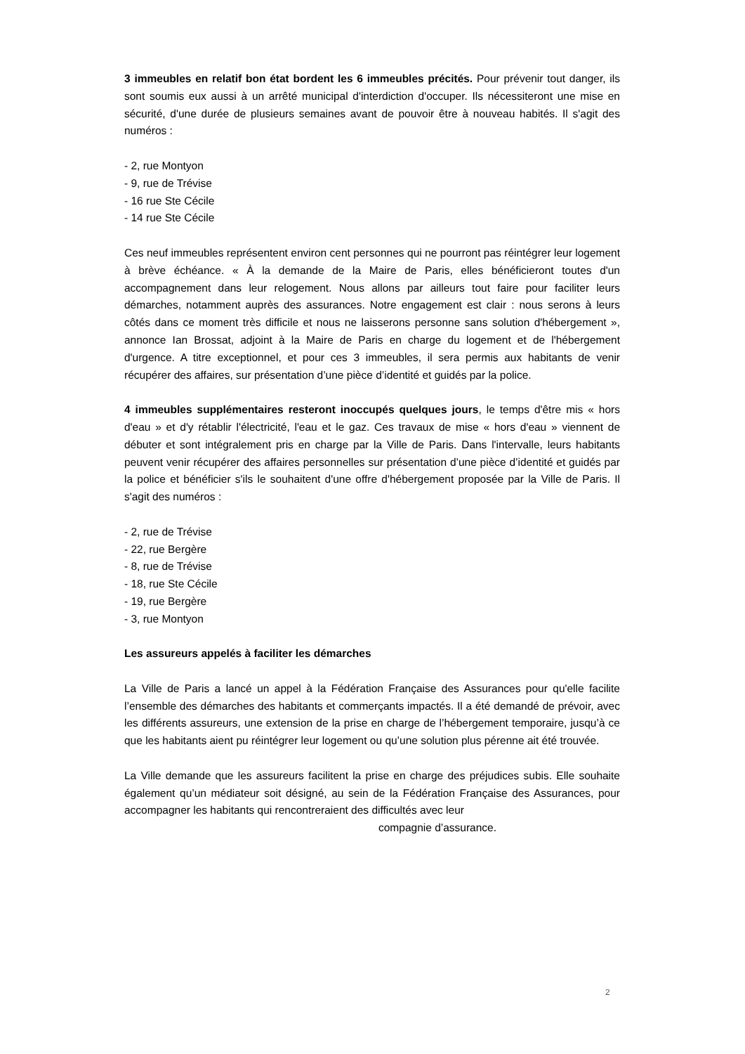3 immeubles en relatif bon état bordent les 6 immeubles précités. Pour prévenir tout danger, ils sont soumis eux aussi à un arrêté municipal d'interdiction d'occuper. Ils nécessiteront une mise en sécurité, d'une durée de plusieurs semaines avant de pouvoir être à nouveau habités. Il s'agit des numéros :
- 2, rue Montyon
- 9, rue de Trévise
- 16 rue Ste Cécile
- 14 rue Ste Cécile
Ces neuf immeubles représentent environ cent personnes qui ne pourront pas réintégrer leur logement à brève échéance. « À la demande de la Maire de Paris, elles bénéficieront toutes d'un accompagnement dans leur relogement. Nous allons par ailleurs tout faire pour faciliter leurs démarches, notamment auprès des assurances. Notre engagement est clair : nous serons à leurs côtés dans ce moment très difficile et nous ne laisserons personne sans solution d'hébergement », annonce Ian Brossat, adjoint à la Maire de Paris en charge du logement et de l'hébergement d'urgence. A titre exceptionnel, et pour ces 3 immeubles, il sera permis aux habitants de venir récupérer des affaires, sur présentation d’une pièce d’identité et guidés par la police.
4 immeubles supplémentaires resteront inoccupés quelques jours, le temps d'être mis « hors d'eau » et d'y rétablir l'électricité, l'eau et le gaz. Ces travaux de mise « hors d'eau » viennent de débuter et sont intégralement pris en charge par la Ville de Paris. Dans l'intervalle, leurs habitants peuvent venir récupérer des affaires personnelles sur présentation d’une pièce d’identité et guidés par la police et bénéficier s'ils le souhaitent d'une offre d'hébergement proposée par la Ville de Paris. Il s'agit des numéros :
- 2, rue de Trévise
- 22, rue Bergère
- 8, rue de Trévise
- 18, rue Ste Cécile
- 19, rue Bergère
- 3, rue Montyon
Les assureurs appelés à faciliter les démarches
La Ville de Paris a lancé un appel à la Fédération Française des Assurances pour qu'elle facilite l’ensemble des démarches des habitants et commerçants impactés. Il a été demandé de prévoir, avec les différents assureurs, une extension de la prise en charge de l’hébergement temporaire, jusqu’à ce que les habitants aient pu réintégrer leur logement ou qu’une solution plus pérenne ait été trouvée.
La Ville demande que les assureurs facilitent la prise en charge des préjudices subis. Elle souhaite également qu’un médiateur soit désigné, au sein de la Fédération Française des Assurances, pour accompagner les habitants qui rencontreraient des difficultés avec leur
compagnie d’assurance.
2